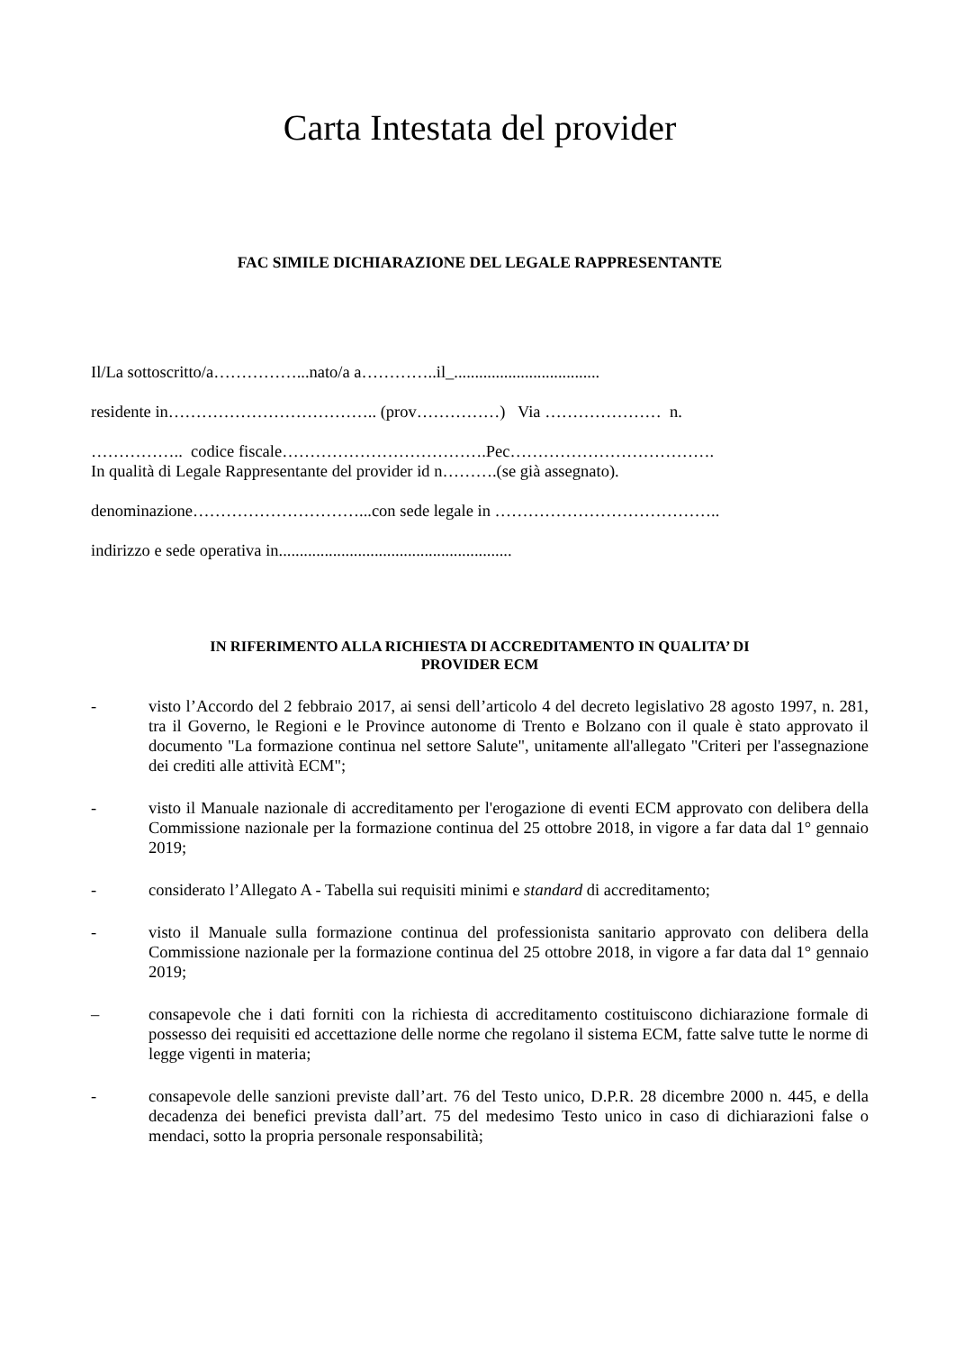Carta Intestata del provider
FAC SIMILE DICHIARAZIONE DEL LEGALE RAPPRESENTANTE
Il/La sottoscritto/a……………...nato/a a…………..il_...................................
residente in……………………………….. (prov……………) Via ………………… n.
…………….. codice fiscale……………………………….Pec……………………………….
In qualità di Legale Rappresentante del provider id n……….(se già assegnato).
denominazione…………………………...con sede legale in …………………………………..
indirizzo e sede operativa in........................................................
IN RIFERIMENTO ALLA RICHIESTA DI ACCREDITAMENTO IN QUALITA’ DI
PROVIDER ECM
- visto l’Accordo del 2 febbraio 2017, ai sensi dell’articolo 4 del decreto legislativo 28 agosto 1997, n. 281, tra il Governo, le Regioni e le Province autonome di Trento e Bolzano con il quale è stato approvato il documento "La formazione continua nel settore Salute", unitamente all'allegato "Criteri per l'assegnazione dei crediti alle attività ECM";
- visto il Manuale nazionale di accreditamento per l'erogazione di eventi ECM approvato con delibera della Commissione nazionale per la formazione continua del 25 ottobre 2018, in vigore a far data dal 1° gennaio 2019;
- considerato l’Allegato A - Tabella sui requisiti minimi e standard di accreditamento;
- visto il Manuale sulla formazione continua del professionista sanitario approvato con delibera della Commissione nazionale per la formazione continua del 25 ottobre 2018, in vigore a far data dal 1° gennaio 2019;
– consapevole che i dati forniti con la richiesta di accreditamento costituiscono dichiarazione formale di possesso dei requisiti ed accettazione delle norme che regolano il sistema ECM, fatte salve tutte le norme di legge vigenti in materia;
- consapevole delle sanzioni previste dall’art. 76 del Testo unico, D.P.R. 28 dicembre 2000 n. 445, e della decadenza dei benefici prevista dall’art. 75 del medesimo Testo unico in caso di dichiarazioni false o mendaci, sotto la propria personale responsabilità;